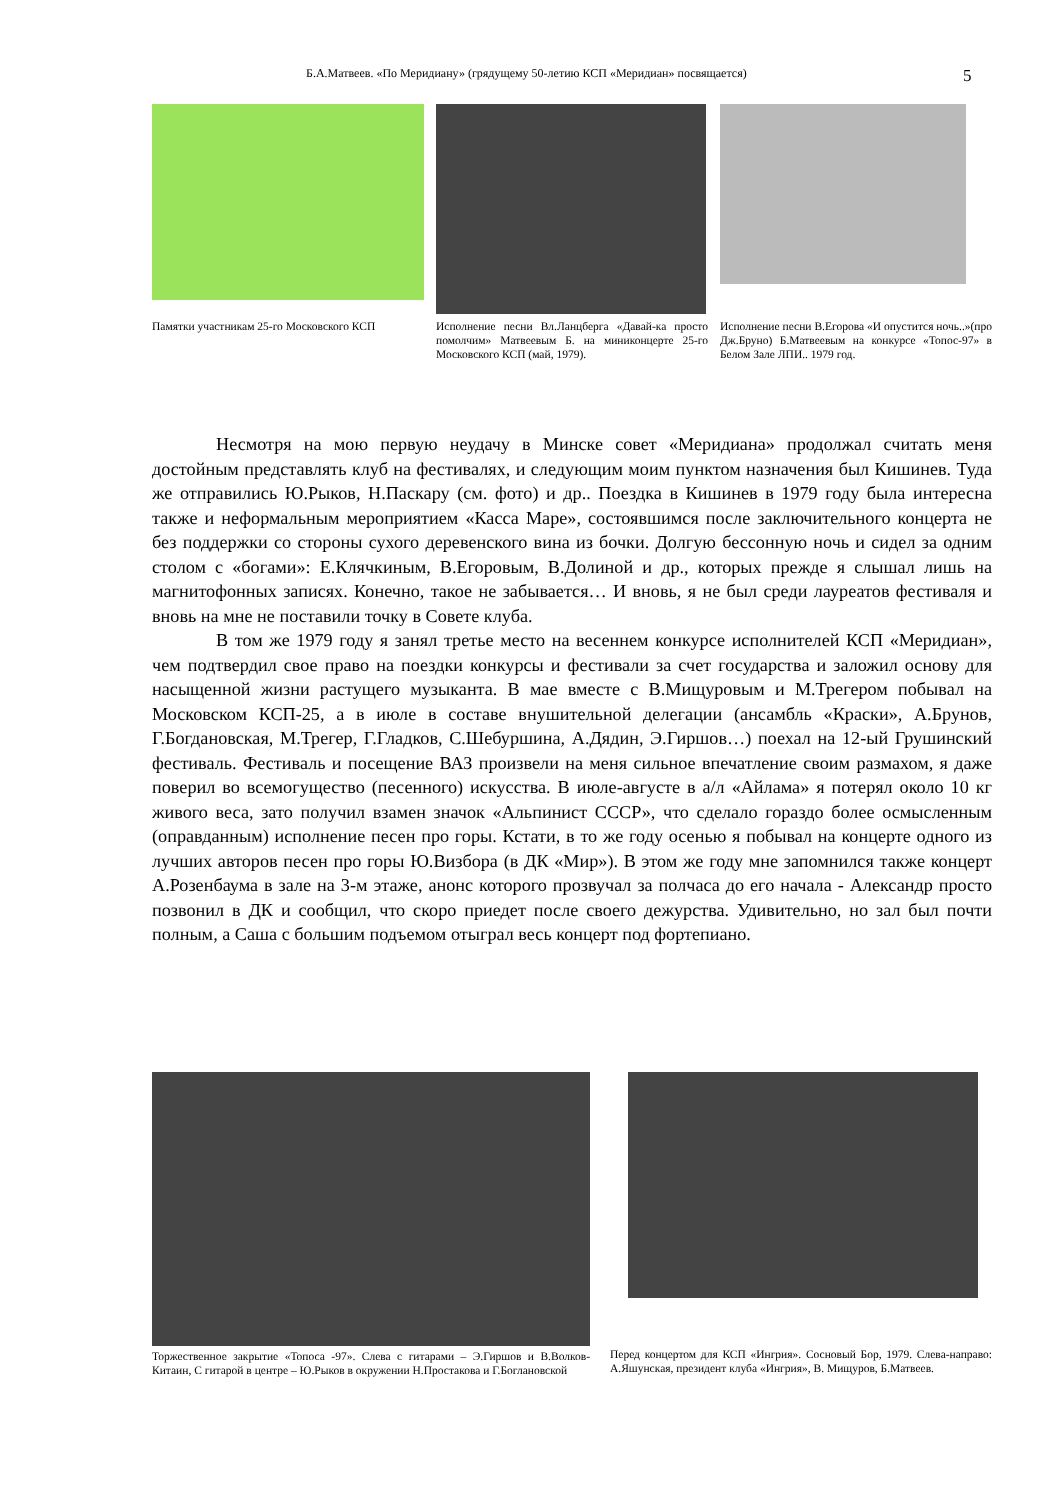Б.А.Матвеев. «По Меридиану» (грядущему 50-летию КСП «Меридиан» посвящается) 5
Памятки участникам 25-го Московского КСП
Исполнение песни Вл.Ланцберга «Давай-ка просто помолчим» Матвеевым Б. на миниконцерте 25-го Московского КСП (май, 1979).
Исполнение песни В.Егорова «И опустится ночь..»(про Дж.Бруно) Б.Матвеевым на конкурсе «Топос-97» в Белом Зале ЛПИ.. 1979 год.
Несмотря на мою первую неудачу в Минске совет «Меридиана» продолжал считать меня достойным представлять клуб на фестивалях, и следующим моим пунктом назначения был Кишинев. Туда же отправились Ю.Рыков, Н.Паскару (см. фото) и др.. Поездка в Кишинев в 1979 году была интересна также и неформальным мероприятием «Касса Маре», состоявшимся после заключительного концерта не без поддержки со стороны сухого деревенского вина из бочки. Долгую бессонную ночь и сидел за одним столом с «богами»: Е.Клячкиным, В.Егоровым, В.Долиной и др., которых прежде я слышал лишь на магнитофонных записях. Конечно, такое не забывается… И вновь, я не был среди лауреатов фестиваля и вновь на мне не поставили точку в Совете клуба.
В том же 1979 году я занял третье место на весеннем конкурсе исполнителей КСП «Меридиан», чем подтвердил свое право на поездки конкурсы и фестивали за счет государства и заложил основу для насыщенной жизни растущего музыканта. В мае вместе с В.Мищуровым и М.Трегером побывал на Московском КСП-25, а в июле в составе внушительной делегации (ансамбль «Краски», А.Брунов, Г.Богдановская, М.Трегер, Г.Гладков, С.Шебуршина, А.Дядин, Э.Гиршов…) поехал на 12-ый Грушинский фестиваль. Фестиваль и посещение ВАЗ произвели на меня сильное впечатление своим размахом, я даже поверил во всемогущество (песенного) искусства. В июле-августе в а/л «Айлама» я потерял около 10 кг живого веса, зато получил взамен значок «Альпинист СССР», что сделало гораздо более осмысленным (оправданным) исполнение песен про горы. Кстати, в то же году осенью я побывал на концерте одного из лучших авторов песен про горы Ю.Визбора (в ДК «Мир»). В этом же году мне запомнился также концерт А.Розенбаума в зале на 3-м этаже, анонс которого прозвучал за полчаса до его начала - Александр просто позвонил в ДК и сообщил, что скоро приедет после своего дежурства. Удивительно, но зал был почти полным, а Саша с большим подъемом отыграл весь концерт под фортепиано.
Торжественное закрытие «Топоса -97». Слева с гитарами – Э.Гиршов и В.Волков-Китаин, С гитарой в центре – Ю.Рыков в окружении Н.Простакова и Г.Боглановской
Перед концертом для КСП «Ингрия». Сосновый Бор, 1979. Слева-направо: А.Яшунская, президент клуба «Ингрия», В. Мищуров, Б.Матвеев.